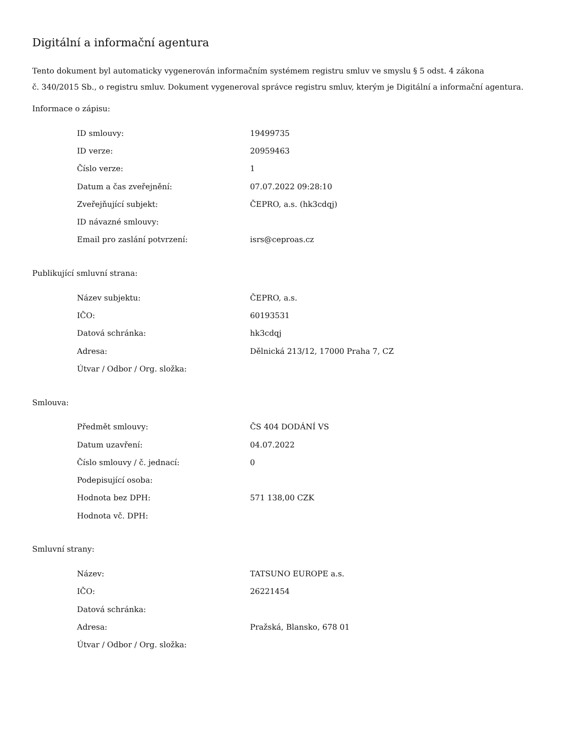Digitální a informační agentura
Tento dokument byl automaticky vygenerován informačním systémem registru smluv ve smyslu § 5 odst. 4 zákona
č. 340/2015 Sb., o registru smluv. Dokument vygeneroval správce registru smluv, kterým je Digitální a informační agentura.
Informace o zápisu:
| ID smlouvy: | 19499735 |
| ID verze: | 20959463 |
| Číslo verze: | 1 |
| Datum a čas zveřejnění: | 07.07.2022 09:28:10 |
| Zveřejňující subjekt: | ČEPRO, a.s. (hk3cdqj) |
| ID návazné smlouvy: | |
| Email pro zaslání potvrzení: | isrs@ceproas.cz |
Publikující smluvní strana:
| Název subjektu: | ČEPRO, a.s. |
| IČO: | 60193531 |
| Datová schránka: | hk3cdqj |
| Adresa: | Dělnická 213/12, 17000 Praha 7, CZ |
| Útvar / Odbor / Org. složka: | |
Smlouva:
| Předmět smlouvy: | ČS 404 DODÁNÍ VS |
| Datum uzavření: | 04.07.2022 |
| Číslo smlouvy / č. jednací: | 0 |
| Podepisující osoba: | |
| Hodnota bez DPH: | 571 138,00 CZK |
| Hodnota vč. DPH: | |
Smluvní strany:
| Název: | TATSUNO EUROPE a.s. |
| IČO: | 26221454 |
| Datová schránka: | |
| Adresa: | Pražská, Blansko, 678 01 |
| Útvar / Odbor / Org. složka: | |